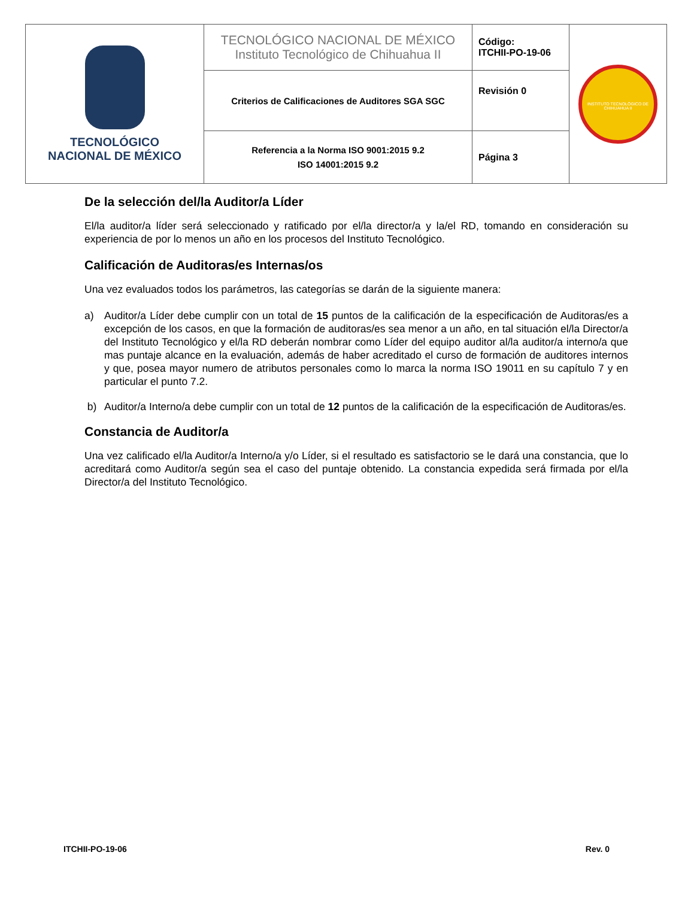| TECNOLÓGICO NACIONAL DE MÉXICO | TECNOLÓGICO NACIONAL DE MÉXICO Instituto Tecnológico de Chihuahua II | Código: ITCHII-PO-19-06 | INSTITUTO TECNOLÓGICO DE CHIHUAHUA II |
| | Criterios de Calificaciones de Auditores SGA SGC | Revisión 0 | |
| | Referencia a la Norma ISO 9001:2015 9.2 ISO 14001:2015 9.2 | Página 3 | |
De la selección del/la Auditor/a Líder
El/la auditor/a líder será seleccionado y ratificado por el/la director/a y la/el RD, tomando en consideración su experiencia de por lo menos un año en los procesos del Instituto Tecnológico.
Calificación de Auditoras/es Internas/os
Una vez evaluados todos los parámetros, las categorías se darán de la siguiente manera:
a) Auditor/a Líder debe cumplir con un total de 15 puntos de la calificación de la especificación de Auditoras/es a excepción de los casos, en que la formación de auditoras/es sea menor a un año, en tal situación el/la Director/a del Instituto Tecnológico y el/la RD deberán nombrar como Líder del equipo auditor al/la auditor/a interno/a que mas puntaje alcance en la evaluación, además de haber acreditado el curso de formación de auditores internos y que, posea mayor numero de atributos personales como lo marca la norma ISO 19011 en su capítulo 7 y en particular el punto 7.2.
b) Auditor/a Interno/a debe cumplir con un total de 12 puntos de la calificación de la especificación de Auditoras/es.
Constancia de Auditor/a
Una vez calificado el/la Auditor/a Interno/a y/o Líder, si el resultado es satisfactorio se le dará una constancia, que lo acreditará como Auditor/a según sea el caso del puntaje obtenido. La constancia expedida será firmada por el/la Director/a del Instituto Tecnológico.
ITCHII-PO-19-06 Rev. 0